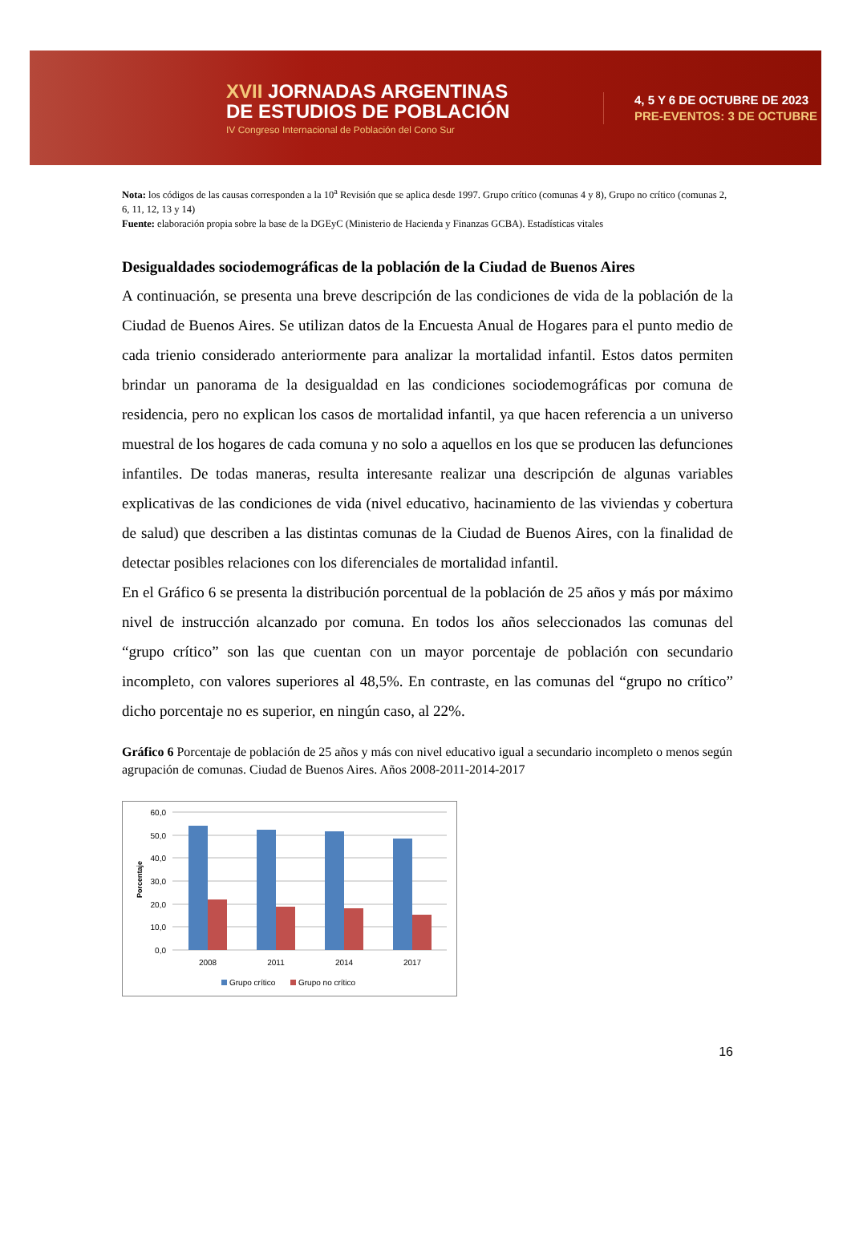XVII JORNADAS ARGENTINAS
DE ESTUDIOS DE POBLACIÓN
IV Congreso Internacional de Población del Cono Sur
4, 5 Y 6 DE OCTUBRE DE 2023
PRE-EVENTOS: 3 DE OCTUBRE
Nota: los códigos de las causas corresponden a la 10<sup>a</sup> Revisión que se aplica desde 1997. Grupo crítico (comunas 4 y 8), Grupo no crítico (comunas 2, 6, 11, 12, 13 y 14)
Fuente: elaboración propia sobre la base de la DGEyC (Ministerio de Hacienda y Finanzas GCBA). Estadísticas vitales
Desigualdades sociodemográficas de la población de la Ciudad de Buenos Aires
A continuación, se presenta una breve descripción de las condiciones de vida de la población de la Ciudad de Buenos Aires. Se utilizan datos de la Encuesta Anual de Hogares para el punto medio de cada trienio considerado anteriormente para analizar la mortalidad infantil. Estos datos permiten brindar un panorama de la desigualdad en las condiciones sociodemográficas por comuna de residencia, pero no explican los casos de mortalidad infantil, ya que hacen referencia a un universo muestral de los hogares de cada comuna y no solo a aquellos en los que se producen las defunciones infantiles. De todas maneras, resulta interesante realizar una descripción de algunas variables explicativas de las condiciones de vida (nivel educativo, hacinamiento de las viviendas y cobertura de salud) que describen a las distintas comunas de la Ciudad de Buenos Aires, con la finalidad de detectar posibles relaciones con los diferenciales de mortalidad infantil.
En el Gráfico 6 se presenta la distribución porcentual de la población de 25 años y más por máximo nivel de instrucción alcanzado por comuna. En todos los años seleccionados las comunas del “grupo crítico” son las que cuentan con un mayor porcentaje de población con secundario incompleto, con valores superiores al 48,5%. En contraste, en las comunas del “grupo no crítico” dicho porcentaje no es superior, en ningún caso, al 22%.
Gráfico 6 Porcentaje de población de 25 años y más con nivel educativo igual a secundario incompleto o menos según agrupación de comunas. Ciudad de Buenos Aires. Años 2008-2011-2014-2017
60,0
50,0
40,0
30,0
20,0
10,0
0,0
Porcentaje
2008
2011
2014
2017
Grupo crítico
Grupo no crítico
16